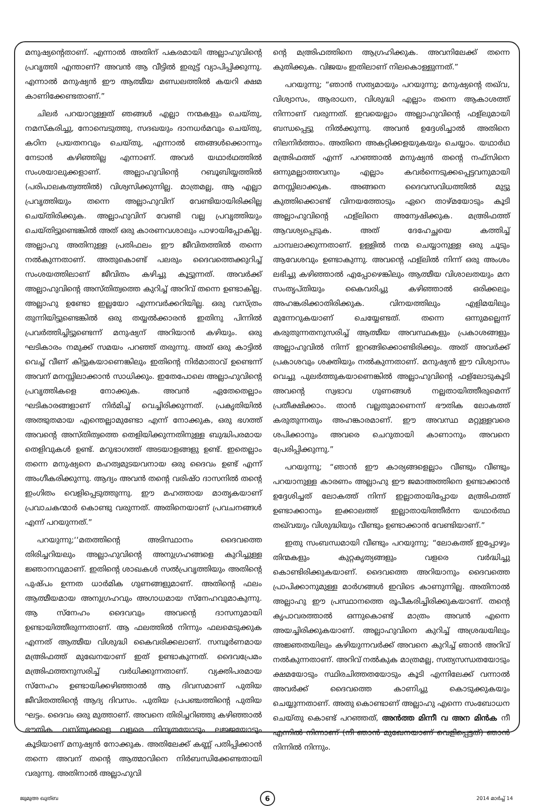മനുഷ്യന്റെതാണ്. എന്നാൽ അതിന് പകരമായി അല്ലാഹുവിന്റെ പ്രവൃത്തി എന്താണ്? അവൻ ആ വീട്ടിൽ ഇരുട്ട് വ്യാപിപ്പിക്കുന്നു. എന്നാൽ മനുഷ്യൻ ഈ ആത്മീയ മണ്ഡലത്തിൽ കയറി ക്ഷമ കാണിക്കേണ്ടതാണ്.”
ചിലർ പറയാറുള്ളത് ഞങ്ങൾ എല്ലാ നന്മകളും ചെയ്തു, നമസ്കരിച്ചു, നോമ്പെടുത്തു, സദഖയും ദാനധർമവും ചെയ്തു, കഠിന പ്രയതനവും ചെയ്തു, എന്നാൽ ഞങ്ങൾക്കൊന്നും നേടാൻ കഴിഞ്ഞില്ല എന്നാണ്. അവർ യഥാർഥത്തിൽ സംശയാലുക്കളാണ്. അല്ലാഹുവിന്റെ റബൂബിയ്യത്തിൽ (പരിപാലകത്വത്തിൽ) വിശ്വസിക്കുന്നില്ല. മാത്രമല്ല, ആ എല്ലാ പ്രവൃത്തിയും തന്നെ അല്ലാഹുവിന് വേണ്ടിയായിരിക്കില്ല ചെയ്തിരിക്കുക. അല്ലാഹുവിന് വേണ്ടി വല്ല പ്രവൃത്തിയും ചെയ്തിട്ടുണ്ടെങ്കിൽ അത് ഒരു കാരണവശാലും പാഴായിപ്പോകില്ല. അല്ലാഹു അതിനുള്ള പ്രതിഫലം ഈ ജീവിതത്തിൽ തന്നെ നൽകുന്നതാണ്. അതുകൊണ്ട് പലരും ദൈവത്തെക്കുറിച്ച് സംശയത്തിലാണ് ജീവിതം കഴിച്ചു കൂട്ടുന്നത്. അവർക്ക് അല്ലാഹുവിന്റെ അസ്തിത്വത്തെ കുറിച്ച് അറിവ് തന്നെ ഉണ്ടാകില്ല. അല്ലാഹു ഉണ്ടോ ഇല്ലയോ എന്നവർക്കറിയില്ല. ഒരു വസ്ത്രം തുന്നിയിട്ടുണ്ടെങ്കിൽ ഒരു തയ്യൽക്കാരൻ ഇതിനു പിന്നിൽ പ്രവർത്തിച്ചിട്ടുണ്ടെന്ന് മനുഷ്യന് അറിയാൻ കഴിയും. ഒരു ഘടികാരം നമുക്ക് സമയം പറഞ്ഞ് തരുന്നു. അത് ഒരു കാട്ടിൽ വെച്ച് വീണ് കിട്ടുകയാണെങ്കിലും ഇതിന്റെ നിർമാതാവ് ഉണ്ടെന്ന് അവന് മനസ്സിലാക്കാൻ സാധിക്കും. ഇതേപോലെ അല്ലാഹുവിന്റെ പ്രവൃത്തികളെ നോക്കുക. അവൻ ഏതേതെല്ലാം ഘടികാരങ്ങളാണ് നിർമിച്ച് വെച്ചിരിക്കുന്നത്. പ്രകൃതിയിൽ അത്ഭുതമായ എന്തെല്ലാമുണ്ടോ എന്ന് നോക്കുക, ഒരു ഭഗത്ത് അവന്റെ അസ്തിത്വത്തെ തെളിയിക്കുന്നതിനുള്ള ബുദ്ധിപരമായ തെളിവുകൾ ഉണ്ട്. മറുഭാഗത്ത് അടയാളങ്ങളു ഉണ്ട്. ഇതെല്ലാം തന്നെ മനുഷ്യനെ മഹത്വമുടയവനായ ഒരു ദൈവം ഉണ്ട് എന്ന് അംഗീകരിക്കുന്നു. ആദ്യം അവൻ തന്റെ വരിഷ്ഠ ദാസനിൽ തന്റെ ഇംഗിതം വെളിപ്പെടുത്തുന്നു. ഈ മഹത്തായ മാതൃകയാണ് പ്രവാചകന്മാർ കൊണ്ടു വരുന്നത്. അതിനെയാണ് പ്രവചനങ്ങൾ എന്ന് പറയുന്നത്.”
പറയുന്നു;‘‘മതത്തിന്റെ അടിസ്ഥാനം ദൈവത്തെ തിരിച്ചറിയലും അല്ലാഹുവിന്റെ അനുഗ്രഹങ്ങളെ കുറിച്ചുള്ള ജ്ഞാനവുമാണ്. ഇതിന്റെ ശാഖകൾ സൽപ്രവൃത്തിയും അതിന്റെ പുഷ്പം ഉന്നത ധാർമിക ഗുണങ്ങളുമാണ്. അതിന്റെ ഫലം ആത്മീയമായ അനുഗ്രഹവും അഗാധമായ സ്നേഹവുമാകുന്നു. ആ സ്നേഹം ദൈവവും അവന്റെ ദാസനുമായി ഉണ്ടായിത്തീരുന്നതാണ്. ആ ഫലത്തിൽ നിന്നും ഫലമെടുക്കുക എന്നത് ആത്മീയ വിശുദ്ധി കൈവരിക്കലാണ്. സമ്പൂർണമായ മഅ്രിഫത്ത് മുഖേനയാണ് ഇത് ഉണ്ടാകുന്നത്. ദൈവപ്രേമം മഅ്രിഫത്തനുസരിച്ച് വർധിക്കുന്നതാണ്. വ്യക്തിപരമായ സ്നേഹം ഉണ്ടായിക്കഴിഞ്ഞാൽ ആ ദിവസമാണ് പുതിയ ജീവിതത്തിന്റെ ആദ്യ ദിവസം. പുതിയ പ്രപഞ്ചത്തിന്റെ പുതിയ ഘട്ടം. ദൈവം ഒരു മുത്താണ്. അവനെ തിരിച്ചറിഞ്ഞു കഴിഞ്ഞാൽ ഭൗതിക വസ്തുക്കളെ വളരെ നിന്ദ്യതയോടും ലജ്ജയോടും കൂടിയാണ് മനുഷ്യൻ നോക്കുക. അതിലേക്ക് കണ്ണ് പതിപ്പിക്കാൻ തന്നെ അവന് തന്റെ ആത്മാവിനെ നിർബന്ധിക്കേണ്ടതായി വരുന്നു. അതിനാൽ അല്ലാഹുവി
ന്റെ മഅ്രിഫത്തിനെ ആഗ്രഹിക്കുക. അവനിലേക്ക് തന്നെ കുതിക്കുക. വിജയം ഇതിലാണ് നിലകൊള്ളുന്നത്.”
പറയുന്നു; “ഞാൻ സത്യമായും പറയുന്നു; മനുഷ്യന്റെ തഖ്‌വ, വിശ്വാസം, ആരാധന, വിശുദ്ധി എല്ലാം തന്നെ ആകാശത്ത് നിന്നാണ് വരുന്നത്. ഇവയെല്ലാം അല്ലാഹുവിന്റെ ഫള്‌ലുമായി ബന്ധപ്പെട്ടു നിൽക്കുന്നു. അവൻ ഉദ്ദേശിച്ചാൽ അതിനെ നിലനിർത്താം. അതിനെ അകറ്റിക്കളയുകയും ചെയ്യാം. യഥാർഥ മഅ്രിഫത്ത് എന്ന് പറഞ്ഞാൽ മനുഷ്യൻ തന്റെ നഫ്സിനെ ഒന്നുമല്ലാത്തവനും എല്ലാം കവർന്നെടുക്കപ്പെട്ടവനുമായി മനസ്സിലാക്കുക. അങ്ങനെ ദൈവസവിധത്തിൽ മുട്ടു കുത്തിക്കൊണ്ട് വിനയത്തോടും ഏറെ താഴ്മയോടും കൂടി അല്ലാഹുവിന്റെ ഫള്‌ലിനെ അന്വേഷിക്കുക. മഅ്രിഫത്ത് ആവശ്യപ്പെടുക. അത് ദേഹേച്ഛയെ കത്തിച്ച് ചാമ്പലാക്കുന്നതാണ്. ഉള്ളിൽ നന്മ ചെയ്യാനുള്ള ഒരു ചൂടും ആവേശവും ഉണ്ടാകുന്നു. അവന്റെ ഫള്‌ലിൽ നിന്ന് ഒരു അംശം ലഭിച്ചു കഴിഞ്ഞാൽ എപ്പോഴെങ്കിലും ആത്മീയ വിശാലതയും മന സംതൃപ്തിയും കൈവരിച്ചു കഴിഞ്ഞാൽ ഒരിക്കലും അഹങ്കരിക്കാതിരിക്കുക. വിനയത്തിലും എളിമയിലും മുന്നേറുകയാണ് ചെയ്യേണ്ടത്. തന്നെ ഒന്നുമല്ലെന്ന് കരുതുന്നതനുസരിച്ച് ആത്മീയ അവസ്ഥകളും പ്രകാശങ്ങളും അല്ലാഹുവിൽ നിന്ന് ഇറങ്ങിക്കൊണ്ടിരിക്കും. അത് അവർക്ക് പ്രകാശവും ശക്തിയും നൽകുന്നതാണ്. മനുഷ്യൻ ഈ വിശ്വാസം വെച്ചു പുലർത്തുകയാണെങ്കിൽ അല്ലാഹുവിന്റെ ഫള്‌ലോടുകൂടി അവന്റെ സ്വഭാവ ഗുണങ്ങൾ നല്ലതായിത്തീരുമെന്ന് പ്രതീക്ഷിക്കാം. താൻ വല്ലതുമാണെന്ന് ഭൗതിക ലോകത്ത് കരുതുന്നതും അഹങ്കാരമാണ്. ഈ അവസ്ഥ മറ്റുള്ളവരെ ശപിക്കാനും അവരെ ചെറുതായി കാണാനും അവനെ പ്രേരിപ്പിക്കുന്നു.”
പറയുന്നു; “ഞാൻ ഈ കാര്യങ്ങളെല്ലാം വീണ്ടും വീണ്ടും പറയാനുള്ള കാരണം അല്ലാഹു ഈ ജമാഅത്തിനെ ഉണ്ടാക്കാൻ ഉദ്ദേശിച്ചത് ലോകത്ത് നിന്ന് ഇല്ലാതായിപ്പോയ മഅ്രിഫത്ത് ഉണ്ടാക്കാനും ഇക്കാലത്ത് ഇല്ലാതായിത്തീർന്ന യഥാർത്ഥ തഖ്‌വയും വിശുദ്ധിയും വീണ്ടും ഉണ്ടാക്കാൻ വേണ്ടിയാണ്.”
ഇതു സംബന്ധമായി വീണ്ടും പറയുന്നു; “ലോകത്ത് ഇപ്പോഴും തിന്മകളും കുറ്റകൃത്യങ്ങളും വളരെ വർദ്ധിച്ചു കൊണ്ടിരിക്കുകയാണ്. ദൈവത്തെ അറിയാനും ദൈവത്തെ പ്രാപിക്കാനുമുള്ള മാർഗങ്ങൾ ഇവിടെ കാണുന്നില്ല. അതിനാൽ അല്ലാഹു ഈ പ്രസ്ഥാനത്തെ രൂപീകരിച്ചിരിക്കുകയാണ്. തന്റെ കൃപാവരത്താൽ ഒന്നുകൊണ്ട് മാത്രം അവൻ എന്നെ അയച്ചിരിക്കുകയാണ്. അല്ലാഹുവിനെ കുറിച്ച് അശ്രദ്ധയിലും അജ്ഞതയിലും കഴിയുന്നവർക്ക് അവനെ കുറിച്ച് ഞാൻ അറിവ് നൽകുന്നതാണ്. അറിവ് നൽകുക മാത്രമല്ല, സത്യസന്ധതയോടും ക്ഷമയോടും സ്ഥിരചിത്തതയോടും കൂടി എന്നിലേക്ക് വന്നാൽ അവർക്ക് ദൈവത്തെ കാണിച്ചു കൊടുക്കുകയും ചെയ്യുന്നതാണ്. അതു കൊണ്ടാണ് അല്ലാഹു എന്നെ സംബോധന ചെയ്തു കൊണ്ട് പറഞ്ഞത്, അൻത്ത മിന്നീ വ അന മിൻക നീ എന്നിൽ നിന്നാണ് (നീ ഞാൻ മുഖേനയാണ് വെളിപ്പെട്ടത്) ഞാൻ നിന്നിൽ നിന്നും.
ജുമുഅ ഖുത്ബ 6 2014 മാർച്ച് 14